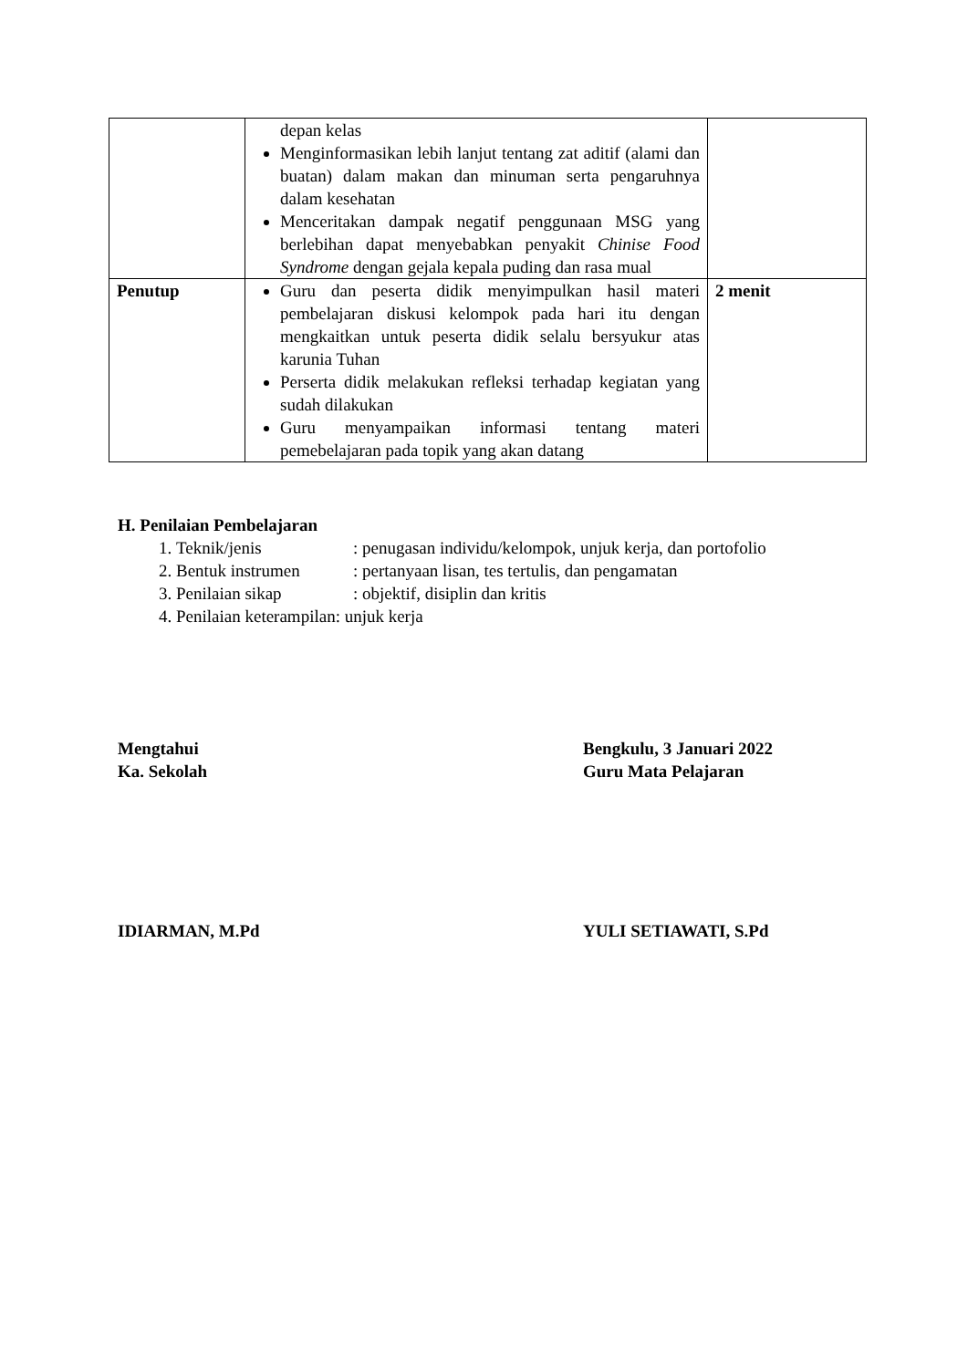| | depan kelas Menginformasikan lebih lanjut tentang zat aditif (alami dan buatan) dalam makan dan minuman serta pengaruhnya dalam kesehatan Menceritakan dampak negatif penggunaan MSG yang berlebihan dapat menyebabkan penyakit Chinise Food Syndrome dengan gejala kepala puding dan rasa mual | |
| Penutup | Guru dan peserta didik menyimpulkan hasil materi pembelajaran diskusi kelompok pada hari itu dengan mengkaitkan untuk peserta didik selalu bersyukur atas karunia Tuhan Perserta didik melakukan refleksi terhadap kegiatan yang sudah dilakukan Guru menyampaikan informasi tentang materi pemebelajaran pada topik yang akan datang | 2 menit |
H. Penilaian Pembelajaran
1. Teknik/jenis: penugasan individu/kelompok, unjuk kerja, dan portofolio
2. Bentuk instrumen: pertanyaan lisan, tes tertulis, dan pengamatan
3. Penilaian sikap: objektif, disiplin dan kritis
4. Penilaian keterampilan: unjuk kerja
Mengtahui Bengkulu, 3 Januari 2022
Ka. Sekolah Guru Mata Pelajaran
IDIARMAN, M.Pd YULI SETIAWATI, S.Pd